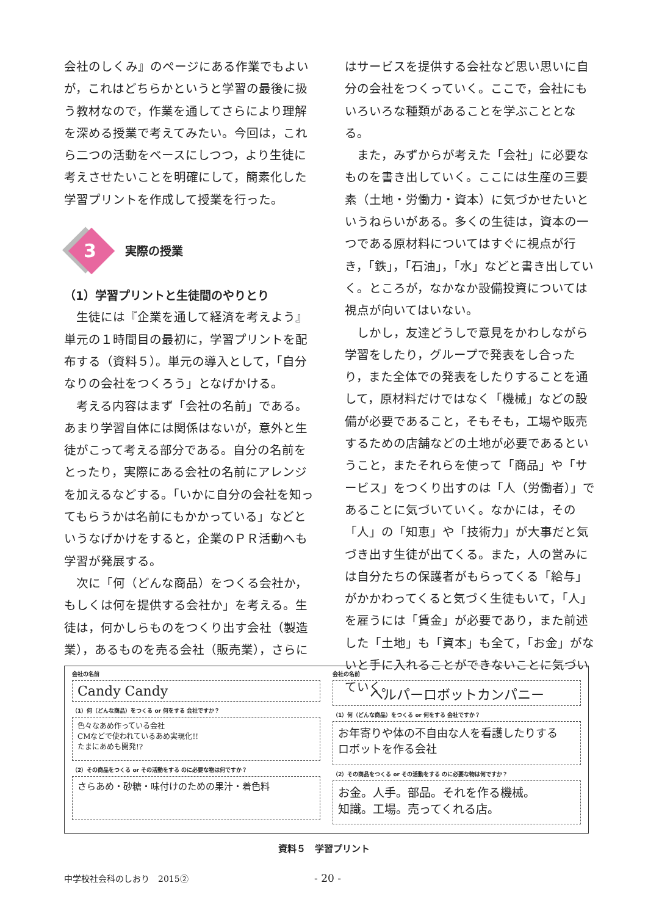会社のしくみ』のページにある作業でもよいが，これはどちらかというと学習の最後に扱う教材なので，作業を通してさらにより理解を深める授業で考えてみたい。今回は，これら二つの活動をベースにしつつ，より生徒に考えさせたいことを明確にして，簡素化した学習プリントを作成して授業を行った。
3 実際の授業
（1）学習プリントと生徒間のやりとり
生徒には『企業を通して経済を考えよう』単元の１時間目の最初に，学習プリントを配布する（資料５）。単元の導入として，「自分なりの会社をつくろう」となげかける。
考える内容はまず「会社の名前」である。あまり学習自体には関係はないが，意外と生徒がこって考える部分である。自分の名前をとったり，実際にある会社の名前にアレンジを加えるなどする。「いかに自分の会社を知ってもらうかは名前にもかかっている」などというなげかけをすると，企業のＰＲ活動へも学習が発展する。
次に「何（どんな商品）をつくる会社か，もしくは何を提供する会社か」を考える。生徒は，何かしらものをつくり出す会社（製造業），あるものを売る会社（販売業），さらに
はサービスを提供する会社など思い思いに自分の会社をつくっていく。ここで，会社にもいろいろな種類があることを学ぶこととなる。
また，みずからが考えた「会社」に必要なものを書き出していく。ここには生産の三要素（土地・労働力・資本）に気づかせたいというねらいがある。多くの生徒は，資本の一つである原材料についてはすぐに視点が行き，「鉄」，「石油」，「水」などと書き出していく。ところが，なかなか設備投資については視点が向いてはいない。
しかし，友達どうしで意見をかわしながら学習をしたり，グループで発表をし合ったり，また全体での発表をしたりすることを通して，原材料だけではなく「機械」などの設備が必要であること，そもそも，工場や販売するための店舗などの土地が必要であるということ，またそれらを使って「商品」や「サービス」をつくり出すのは「人（労働者）」であることに気づいていく。なかには，その「人」の「知恵」や「技術力」が大事だと気づき出す生徒が出てくる。また，人の営みには自分たちの保護者がもらってくる「給与」がかかわってくると気づく生徒もいて，「人」を雇うには「賃金」が必要であり，また前述した「土地」も「資本」も全て，「お金」がないと手に入れることができないことに気づいていく。
会社の名前
Candy Candy
（1）何（どんな商品）をつくる or 何をする 会社ですか？
色々なあめ作っている会社
CMなどで使われているあめ実現化!!
たまにあめも開発!?
（2）その商品をつくる or その活動をする のに必要な物は何ですか？
さらあめ・砂糖・味付けのための果汁・着色料
会社の名前
ヘルパーロボットカンパニー
（1）何（どんな商品）をつくる or 何をする 会社ですか？
お年寄りや体の不自由な人を看護したりする
ロボットを作る会社
（2）その商品をつくる or その活動をする のに必要な物は何ですか？
お金。人手。部品。それを作る機械。
知識。工場。売ってくれる店。
資料５　学習プリント
中学校社会科のしおり　2015② - 20 -